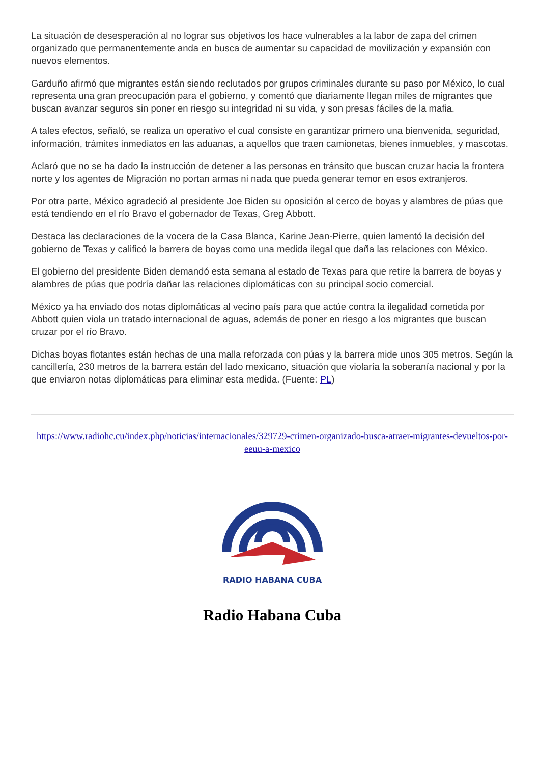La situación de desesperación al no lograr sus objetivos los hace vulnerables a la labor de zapa del crimen organizado que permanentemente anda en busca de aumentar su capacidad de movilización y expansión con nuevos elementos.
Garduño afirmó que migrantes están siendo reclutados por grupos criminales durante su paso por México, lo cual representa una gran preocupación para el gobierno, y comentó que diariamente llegan miles de migrantes que buscan avanzar seguros sin poner en riesgo su integridad ni su vida, y son presas fáciles de la mafia.
A tales efectos, señaló, se realiza un operativo el cual consiste en garantizar primero una bienvenida, seguridad, información, trámites inmediatos en las aduanas, a aquellos que traen camionetas, bienes inmuebles, y mascotas.
Aclaró que no se ha dado la instrucción de detener a las personas en tránsito que buscan cruzar hacia la frontera norte y los agentes de Migración no portan armas ni nada que pueda generar temor en esos extranjeros.
Por otra parte, México agradeció al presidente Joe Biden su oposición al cerco de boyas y alambres de púas que está tendiendo en el río Bravo el gobernador de Texas, Greg Abbott.
Destaca las declaraciones de la vocera de la Casa Blanca, Karine Jean-Pierre, quien lamentó la decisión del gobierno de Texas y calificó la barrera de boyas como una medida ilegal que daña las relaciones con México.
El gobierno del presidente Biden demandó esta semana al estado de Texas para que retire la barrera de boyas y alambres de púas que podría dañar las relaciones diplomáticas con su principal socio comercial.
México ya ha enviado dos notas diplomáticas al vecino país para que actúe contra la ilegalidad cometida por Abbott quien viola un tratado internacional de aguas, además de poner en riesgo a los migrantes que buscan cruzar por el río Bravo.
Dichas boyas flotantes están hechas de una malla reforzada con púas y la barrera mide unos 305 metros. Según la cancillería, 230 metros de la barrera están del lado mexicano, situación que violaría la soberanía nacional y por la que enviaron notas diplomáticas para eliminar esta medida. (Fuente: PL)
https://www.radiohc.cu/index.php/noticias/internacionales/329729-crimen-organizado-busca-atraer-migrantes-devueltos-por-eeuu-a-mexico
RADIO HABANA CUBA
Radio Habana Cuba